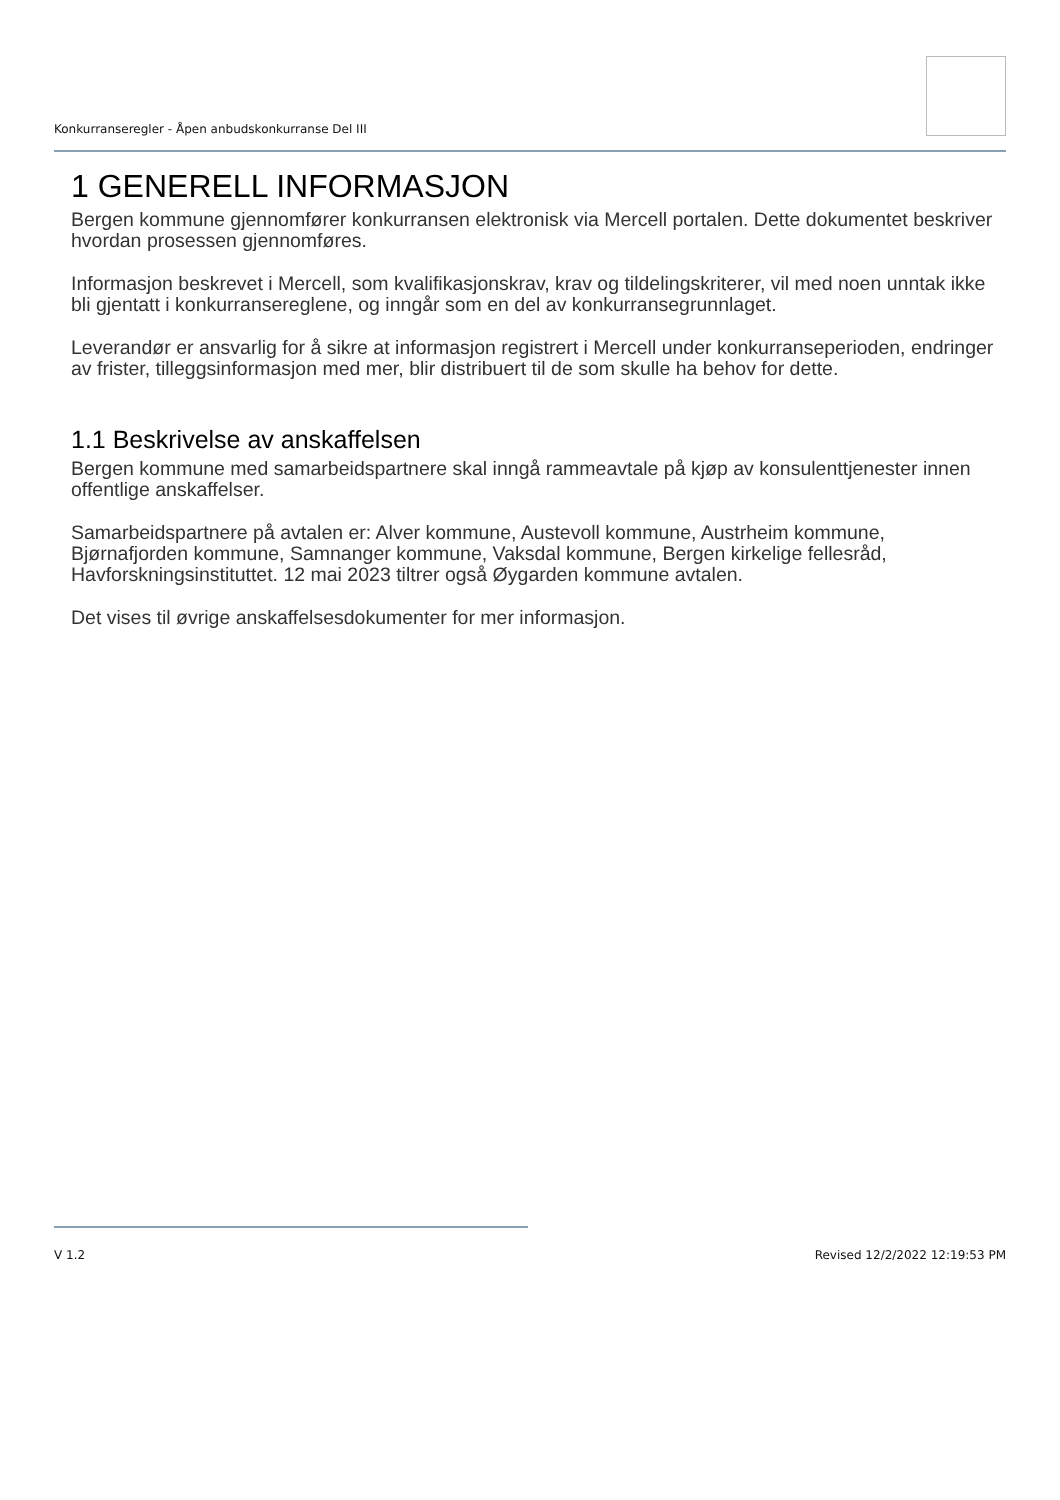Konkurranseregler - Åpen anbudskonkurranse Del III
1 GENERELL INFORMASJON
Bergen kommune gjennomfører konkurransen elektronisk via Mercell portalen. Dette dokumentet beskriver hvordan prosessen gjennomføres.
Informasjon beskrevet i Mercell, som kvalifikasjonskrav, krav og tildelingskriterer, vil med noen unntak ikke bli gjentatt i konkurransereglene, og inngår som en del av konkurransegrunnlaget.
Leverandør er ansvarlig for å sikre at informasjon registrert i Mercell under konkurranseperioden, endringer av frister, tilleggsinformasjon med mer, blir distribuert til de som skulle ha behov for dette.
1.1 Beskrivelse av anskaffelsen
Bergen kommune med samarbeidspartnere skal inngå rammeavtale på kjøp av konsulenttjenester innen offentlige anskaffelser.
Samarbeidspartnere på avtalen er: Alver kommune, Austevoll kommune, Austrheim kommune, Bjørnafjorden kommune, Samnanger kommune, Vaksdal kommune, Bergen kirkelige fellesråd, Havforskningsinstituttet. 12 mai 2023 tiltrer også Øygarden kommune avtalen.
Det vises til øvrige anskaffelsesdokumenter for mer informasjon.
V 1.2 Revised 12/2/2022 12:19:53 PM